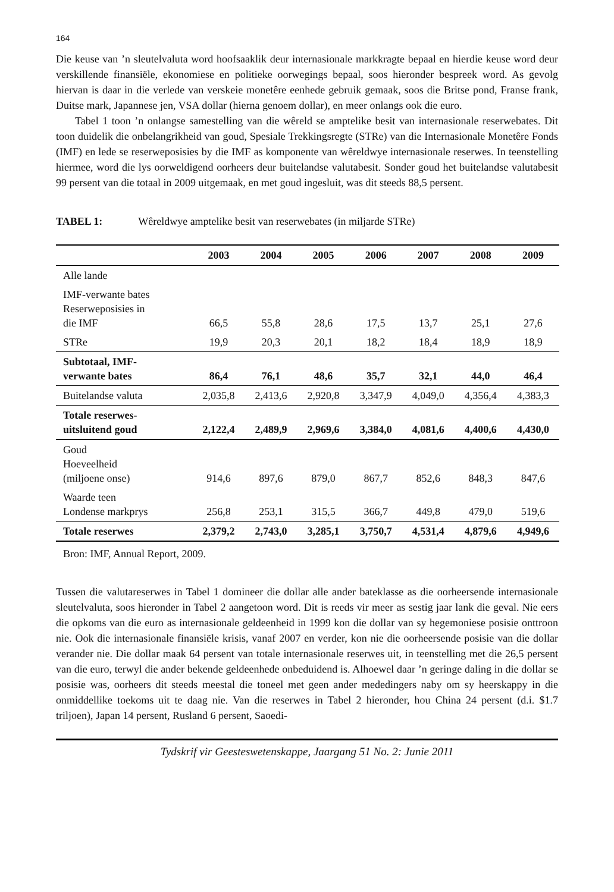164
Die keuse van ’n sleutelvaluta word hoofsaaklik deur internasionale markkragte bepaal en hierdie keuse word deur verskillende finansiële, ekonomiese en politieke oorwegings bepaal, soos hieronder bespreek word. As gevolg hiervan is daar in die verlede van verskeie monetêre eenhede gebruik gemaak, soos die Britse pond, Franse frank, Duitse mark, Japannese jen, VSA dollar (hierna genoem dollar), en meer onlangs ook die euro.
Tabel 1 toon ’n onlangse samestelling van die wêreld se amptelike besit van internasionale reserwebates. Dit toon duidelik die onbelangrikheid van goud, Spesiale Trekkingsregte (STRe) van die Internasionale Monetêre Fonds (IMF) en lede se reserweposisies by die IMF as komponente van wêreldwye internasionale reserwes. In teenstelling hiermee, word die lys oorweldigend oorheers deur buitelandse valutabesit. Sonder goud het buitelandse valutabesit 99 persent van die totaal in 2009 uitgemaak, en met goud ingesluit, was dit steeds 88,5 persent.
TABEL 1: Wêreldwye amptelike besit van reserwebates (in miljarde STRe)
| | 2003 | 2004 | 2005 | 2006 | 2007 | 2008 | 2009 |
| --- | --- | --- | --- | --- | --- | --- | --- |
| Alle lande | | | | | | | |
| IMF-verwante bates Reserweposisies in die IMF | 66,5 | 55,8 | 28,6 | 17,5 | 13,7 | 25,1 | 27,6 |
| STRe | 19,9 | 20,3 | 20,1 | 18,2 | 18,4 | 18,9 | 18,9 |
| Subtotaal, IMF- verwante bates | 86,4 | 76,1 | 48,6 | 35,7 | 32,1 | 44,0 | 46,4 |
| Buitelandse valuta | 2,035,8 | 2,413,6 | 2,920,8 | 3,347,9 | 4,049,0 | 4,356,4 | 4,383,3 |
| Totale reserwes- uitsluitend goud | 2,122,4 | 2,489,9 | 2,969,6 | 3,384,0 | 4,081,6 | 4,400,6 | 4,430,0 |
| Goud Hoeveelheid (miljoene onse) | 914,6 | 897,6 | 879,0 | 867,7 | 852,6 | 848,3 | 847,6 |
| Waarde teen Londense markprys | 256,8 | 253,1 | 315,5 | 366,7 | 449,8 | 479,0 | 519,6 |
| Totale reserwes | 2,379,2 | 2,743,0 | 3,285,1 | 3,750,7 | 4,531,4 | 4,879,6 | 4,949,6 |
Bron: IMF, Annual Report, 2009.
Tussen die valutareserwes in Tabel 1 domineer die dollar alle ander bateklasse as die oorheersende internasionale sleutelvaluta, soos hieronder in Tabel 2 aangetoon word. Dit is reeds vir meer as sestig jaar lank die geval. Nie eers die opkoms van die euro as internasionale geldeenheid in 1999 kon die dollar van sy hegemoniese posisie onttroon nie. Ook die internasionale finansiële krisis, vanaf 2007 en verder, kon nie die oorheersende posisie van die dollar verander nie. Die dollar maak 64 persent van totale internasionale reserwes uit, in teenstelling met die 26,5 persent van die euro, terwyl die ander bekende geldeenhede onbeduidend is. Alhoewel daar ’n geringe daling in die dollar se posisie was, oorheers dit steeds meestal die toneel met geen ander mededingers naby om sy heerskappy in die onmiddellike toekoms uit te daag nie. Van die reserwes in Tabel 2 hieronder, hou China 24 persent (d.i. $1.7 triljoen), Japan 14 persent, Rusland 6 persent, Saoedi-
Tydskrif vir Geesteswetenskappe, Jaargang 51 No. 2: Junie 2011